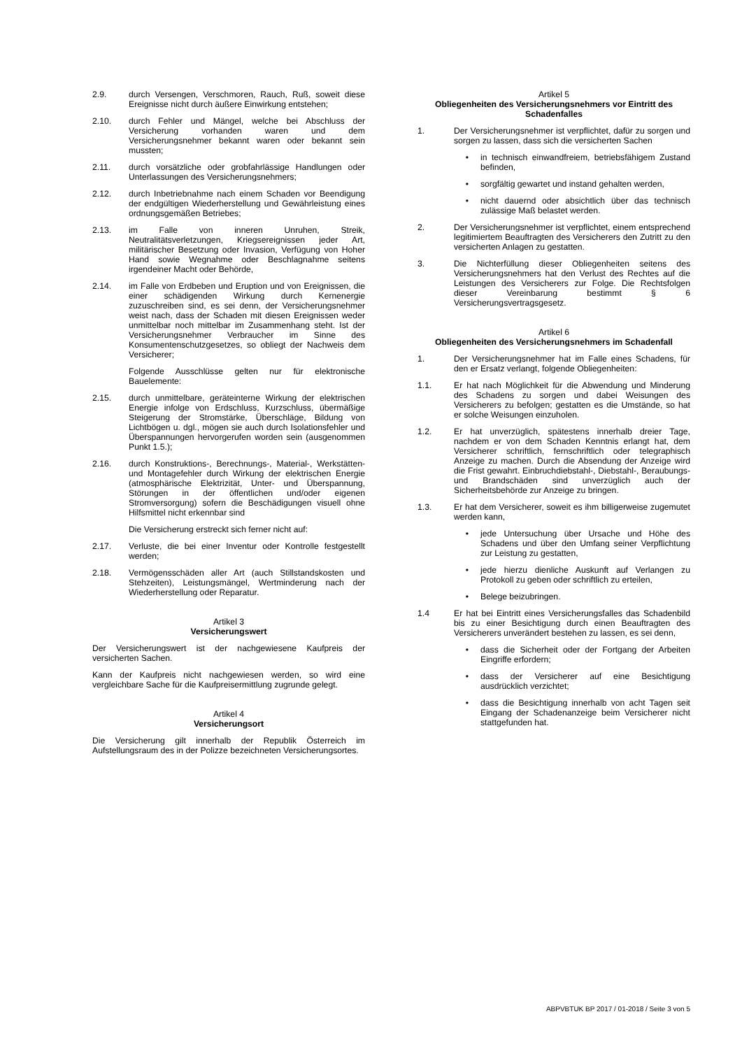2.9. durch Versengen, Verschmoren, Rauch, Ruß, soweit diese Ereignisse nicht durch äußere Einwirkung entstehen;
2.10. durch Fehler und Mängel, welche bei Abschluss der Versicherung vorhanden waren und dem Versicherungsnehmer bekannt waren oder bekannt sein mussten;
2.11. durch vorsätzliche oder grobfahrlässige Handlungen oder Unterlassungen des Versicherungsnehmers;
2.12. durch Inbetriebnahme nach einem Schaden vor Beendigung der endgültigen Wiederherstellung und Gewährleistung eines ordnungsgemäßen Betriebes;
2.13. im Falle von inneren Unruhen, Streik, Neutralitätsverletzungen, Kriegsereignissen jeder Art, militärischer Besetzung oder Invasion, Verfügung von Hoher Hand sowie Wegnahme oder Beschlagnahme seitens irgendeiner Macht oder Behörde,
2.14. im Falle von Erdbeben und Eruption und von Ereignissen, die einer schädigenden Wirkung durch Kernenergie zuzuschreiben sind, es sei denn, der Versicherungsnehmer weist nach, dass der Schaden mit diesen Ereignissen weder unmittelbar noch mittelbar im Zusammenhang steht. Ist der Versicherungsnehmer Verbraucher im Sinne des Konsumentenschutzgesetzes, so obliegt der Nachweis dem Versicherer;
Folgende Ausschlüsse gelten nur für elektronische Bauelemente:
2.15. durch unmittelbare, geräteinterne Wirkung der elektrischen Energie infolge von Erdschluss, Kurzschluss, übermäßige Steigerung der Stromstärke, Überschläge, Bildung von Lichtbögen u. dgl., mögen sie auch durch Isolationsfehler und Überspannungen hervorgerufen worden sein (ausgenommen Punkt 1.5.);
2.16. durch Konstruktions-, Berechnungs-, Material-, Werkstätten- und Montagefehler durch Wirkung der elektrischen Energie (atmosphärische Elektrizität, Unter- und Überspannung, Störungen in der öffentlichen und/oder eigenen Stromversorgung) sofern die Beschädigungen visuell ohne Hilfsmittel nicht erkennbar sind
Die Versicherung erstreckt sich ferner nicht auf:
2.17. Verluste, die bei einer Inventur oder Kontrolle festgestellt werden;
2.18. Vermögensschäden aller Art (auch Stillstandskosten und Stehzeiten), Leistungsmängel, Wertminderung nach der Wiederherstellung oder Reparatur.
Artikel 3
Versicherungswert
Der Versicherungswert ist der nachgewiesene Kaufpreis der versicherten Sachen.
Kann der Kaufpreis nicht nachgewiesen werden, so wird eine vergleichbare Sache für die Kaufpreisermittlung zugrunde gelegt.
Artikel 4
Versicherungsort
Die Versicherung gilt innerhalb der Republik Österreich im Aufstellungsraum des in der Polizze bezeichneten Versicherungsortes.
Artikel 5
Obliegenheiten des Versicherungsnehmers vor Eintritt des Schadenfalles
1. Der Versicherungsnehmer ist verpflichtet, dafür zu sorgen und sorgen zu lassen, dass sich die versicherten Sachen
• in technisch einwandfreiem, betriebsfähigem Zustand befinden,
• sorgfältig gewartet und instand gehalten werden,
• nicht dauernd oder absichtlich über das technisch zulässige Maß belastet werden.
2. Der Versicherungsnehmer ist verpflichtet, einem entsprechend legitimiertem Beauftragten des Versicherers den Zutritt zu den versicherten Anlagen zu gestatten.
3. Die Nichterfüllung dieser Obliegenheiten seitens des Versicherungsnehmers hat den Verlust des Rechtes auf die Leistungen des Versicherers zur Folge. Die Rechtsfolgen dieser Vereinbarung bestimmt § 6 Versicherungsvertragsgesetz.
Artikel 6
Obliegenheiten des Versicherungsnehmers im Schadenfall
1. Der Versicherungsnehmer hat im Falle eines Schadens, für den er Ersatz verlangt, folgende Obliegenheiten:
1.1. Er hat nach Möglichkeit für die Abwendung und Minderung des Schadens zu sorgen und dabei Weisungen des Versicherers zu befolgen; gestatten es die Umstände, so hat er solche Weisungen einzuholen.
1.2. Er hat unverzüglich, spätestens innerhalb dreier Tage, nachdem er von dem Schaden Kenntnis erlangt hat, dem Versicherer schriftlich, fernschriftlich oder telegraphisch Anzeige zu machen. Durch die Absendung der Anzeige wird die Frist gewahrt. Einbruchdiebstahl-, Diebstahl-, Beraubungs- und Brandschäden sind unverzüglich auch der Sicherheitsbehörde zur Anzeige zu bringen.
1.3. Er hat dem Versicherer, soweit es ihm billigerweise zugemutet werden kann,
• jede Untersuchung über Ursache und Höhe des Schadens und über den Umfang seiner Verpflichtung zur Leistung zu gestatten,
• jede hierzu dienliche Auskunft auf Verlangen zu Protokoll zu geben oder schriftlich zu erteilen,
• Belege beizubringen.
1.4 Er hat bei Eintritt eines Versicherungsfalles das Schadenbild bis zu einer Besichtigung durch einen Beauftragten des Versicherers unverändert bestehen zu lassen, es sei denn,
• dass die Sicherheit oder der Fortgang der Arbeiten Eingriffe erfordern;
• dass der Versicherer auf eine Besichtigung ausdrücklich verzichtet;
• dass die Besichtigung innerhalb von acht Tagen seit Eingang der Schadenanzeige beim Versicherer nicht stattgefunden hat.
ABPVBTUK BP 2017 / 01-2018 / Seite 3 von 5